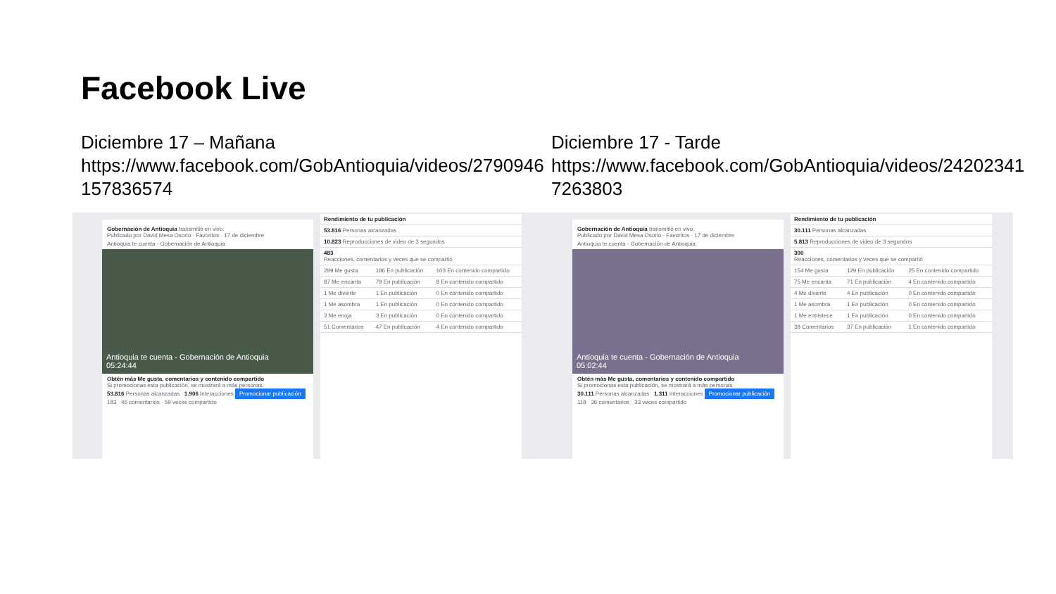Facebook Live
Diciembre 17 – Mañana
https://www.facebook.com/GobAntioquia/videos/2790946 157836574
Gobernación de Antioquia transmitió en vivo.
Publicado por David Mesa Osorio · Favoritos · 17 de diciembre
Antioquia te cuenta - Gobernación de Antioquia
Antioquia te cuenta - Gobernación de Antioquia
05:24:44
Obtén más Me gusta, comentarios y contenido compartido
Si promocionas esta publicación, se mostrará a más personas.
53.816 Personas alcanzadas 1.906 Interacciones Promocionar publicación
183 46 comentarios · 59 veces compartido
| Rendimiento de tu publicación | | |
| 53.816 Personas alcanzadas | | |
| 10.823 Reproducciones de video de 3 segundos | | |
| 483 Reacciones, comentarios y veces que se compartió | | |
| 289 Me gusta | 186 En publicación | 103 En contenido compartido |
| 87 Me encanta | 79 En publicación | 8 En contenido compartido |
| 1 Me divierte | 1 En publicación | 0 En contenido compartido |
| 1 Me asombra | 1 En publicación | 0 En contenido compartido |
| 3 Me enoja | 3 En publicación | 0 En contenido compartido |
| 51 Comentarios | 47 En publicación | 4 En contenido compartido |
Diciembre 17 - Tarde
https://www.facebook.com/GobAntioquia/videos/24202341 7263803
Gobernación de Antioquia transmitió en vivo.
Publicado por David Mesa Osorio · Favoritos · 17 de diciembre
Antioquia te cuenta - Gobernación de Antioquia
Antioquia te cuenta - Gobernación de Antioquia
05:02:44
Obtén más Me gusta, comentarios y contenido compartido
Si promocionas esta publicación, se mostrará a más personas.
30.111 Personas alcanzadas 1.311 Interacciones Promocionar publicación
118 36 comentarios · 33 veces compartido
| Rendimiento de tu publicación | | |
| 30.111 Personas alcanzadas | | |
| 5.813 Reproducciones de video de 3 segundos | | |
| 300 Reacciones, comentarios y veces que se compartió | | |
| 154 Me gusta | 129 En publicación | 25 En contenido compartido |
| 75 Me encanta | 71 En publicación | 4 En contenido compartido |
| 4 Me divierte | 4 En publicación | 0 En contenido compartido |
| 1 Me asombra | 1 En publicación | 0 En contenido compartido |
| 1 Me entristece | 1 En publicación | 0 En contenido compartido |
| 38 Comentarios | 37 En publicación | 1 En contenido compartido |